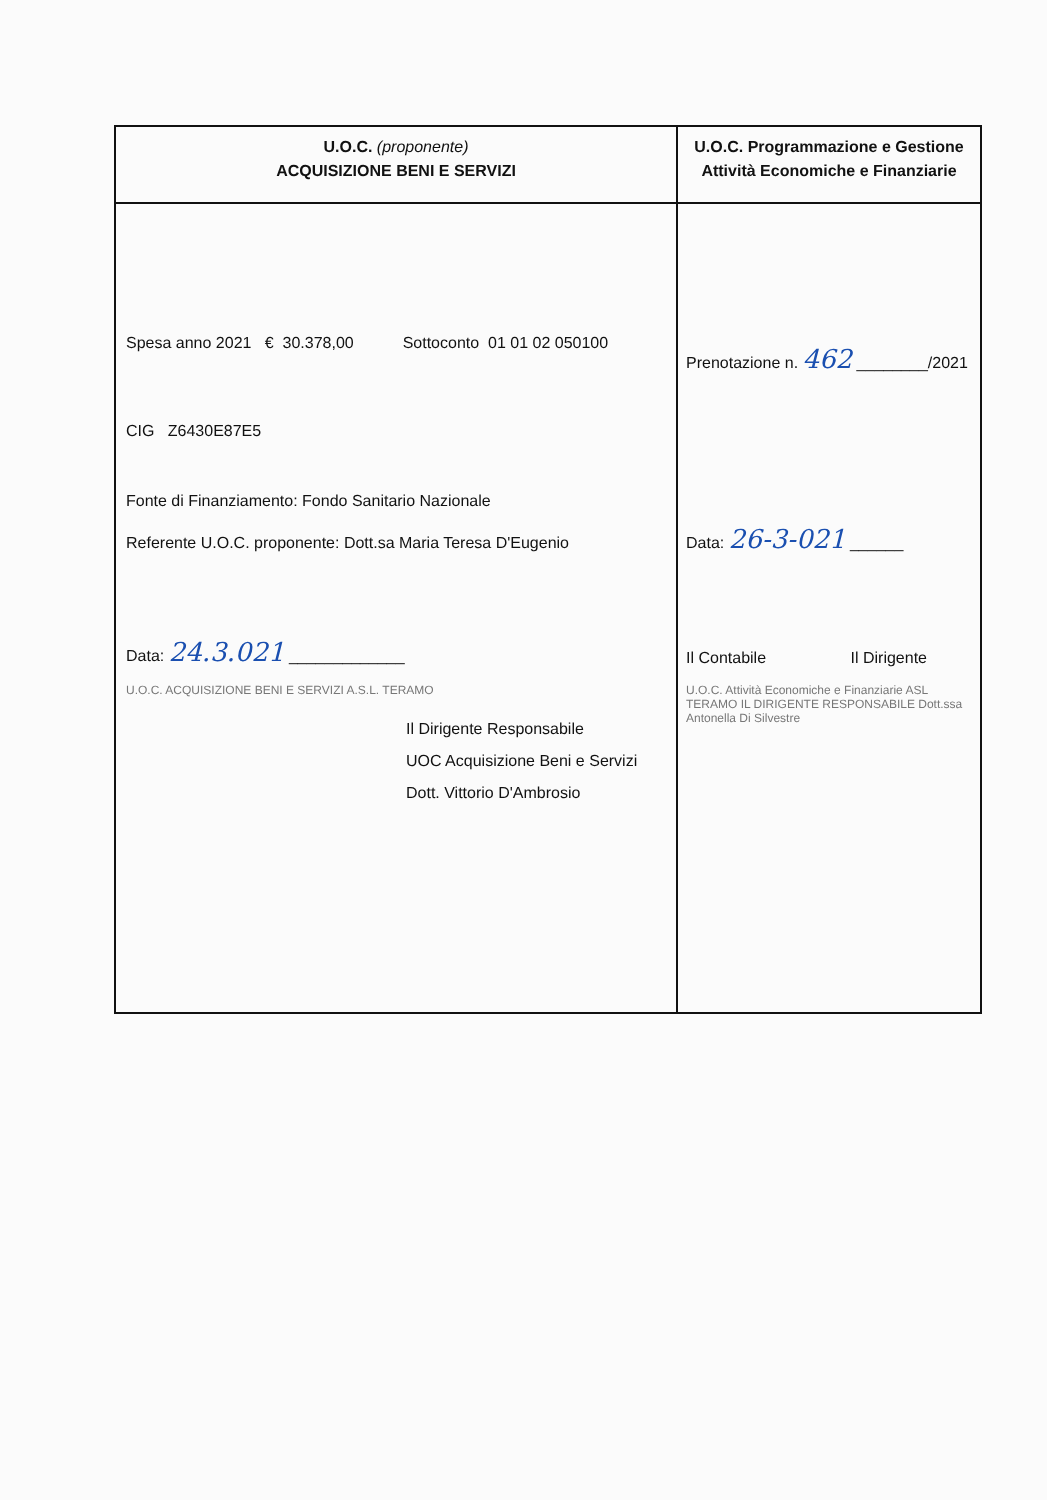| U.O.C. (proponente) ACQUISIZIONE BENI E SERVIZI | U.O.C. Programmazione e Gestione Attività Economiche e Finanziarie |
| --- | --- |
| Spesa anno 2021 € 30.378,00 Sottoconto 01 01 02 050100 CIG Z6430E87E5 Fonte di Finanziamento: Fondo Sanitario Nazionale Referente U.O.C. proponente: Dott.sa Maria Teresa D'Eugenio Data: 24.3.021 _____________ U.O.C. ACQUISIZIONE BENI E SERVIZI A.S.L. TERAMO Il Dirigente Responsabile UOC Acquisizione Beni e Servizi Dott. Vittorio D'Ambrosio | Prenotazione n. 462 ________/2021 Data: 26-3-021 ______ Il Contabile Il Dirigente U.O.C. Attività Economiche e Finanziarie ASL TERAMO IL DIRIGENTE RESPONSABILE Dott.ssa Antonella Di Silvestre |